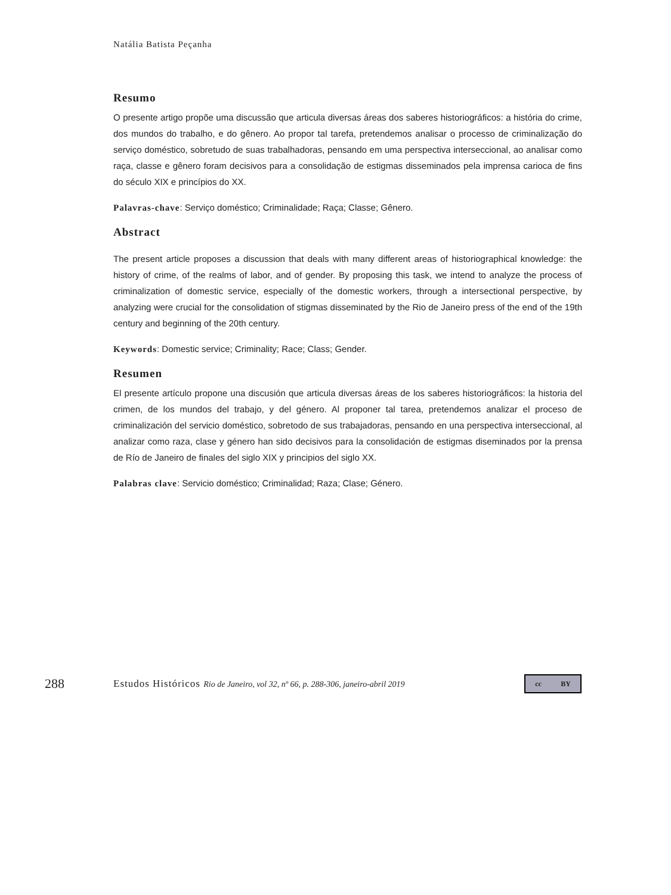Natália Batista Peçanha
Resumo
O presente artigo propõe uma discussão que articula diversas áreas dos saberes historiográficos: a história do crime, dos mundos do trabalho, e do gênero. Ao propor tal tarefa, pretendemos analisar o processo de criminalização do serviço doméstico, sobretudo de suas trabalhadoras, pensando em uma perspectiva interseccional, ao analisar como raça, classe e gênero foram decisivos para a consolidação de estigmas disseminados pela imprensa carioca de fins do século XIX e princípios do XX.
Palavras-chave: Serviço doméstico; Criminalidade; Raça; Classe; Gênero.
Abstract
The present article proposes a discussion that deals with many different areas of historiographical knowledge: the history of crime, of the realms of labor, and of gender. By proposing this task, we intend to analyze the process of criminalization of domestic service, especially of the domestic workers, through a intersectional perspective, by analyzing were crucial for the consolidation of stigmas disseminated by the Rio de Janeiro press of the end of the 19th century and beginning of the 20th century.
Keywords: Domestic service; Criminality; Race; Class; Gender.
Resumen
El presente artículo propone una discusión que articula diversas áreas de los saberes historiográficos: la historia del crimen, de los mundos del trabajo, y del género. Al proponer tal tarea, pretendemos analizar el proceso de criminalización del servicio doméstico, sobretodo de sus trabajadoras, pensando en una perspectiva interseccional, al analizar como raza, clase y género han sido decisivos para la consolidación de estigmas diseminados por la prensa de Río de Janeiro de finales del siglo XIX y principios del siglo XX.
Palabras clave: Servicio doméstico; Criminalidad; Raza; Clase; Género.
288
Estudos Históricos Rio de Janeiro, vol 32, nº 66, p. 288-306, janeiro-abril 2019
cc BY